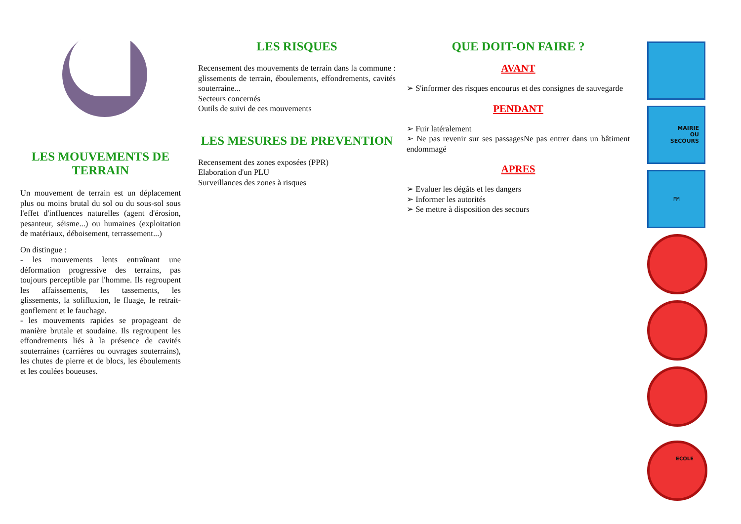LES MOUVEMENTS DE TERRAIN
Un mouvement de terrain est un déplacement plus ou moins brutal du sol ou du sous-sol sous l'effet d'influences naturelles (agent d'érosion, pesanteur, séisme...) ou humaines (exploitation de matériaux, déboisement, terrassement...)
On distingue :
- les mouvements lents entraînant une déformation progressive des terrains, pas toujours perceptible par l'homme. Ils regroupent les affaissements, les tassements, les glissements, la solifluxion, le fluage, le retrait-gonflement et le fauchage.
- les mouvements rapides se propageant de manière brutale et soudaine. Ils regroupent les effondrements liés à la présence de cavités souterraines (carrières ou ouvrages souterrains), les chutes de pierre et de blocs, les éboulements et les coulées boueuses.
LES RISQUES
Recensement des mouvements de terrain dans la commune : glissements de terrain, éboulements, effondrements, cavités souterraine...
Secteurs concernés
Outils de suivi de ces mouvements
LES MESURES DE PREVENTION
Recensement des zones exposées (PPR)
Elaboration d'un PLU
Surveillances des zones à risques
QUE DOIT-ON FAIRE ?
AVANT
➢ S'informer des risques encourus et des consignes de sauvegarde
PENDANT
➢ Fuir latéralement
➢ Ne pas revenir sur ses passagesNe pas entrer dans un bâtiment endommagé
APRES
➢ Evaluer les dégâts et les dangers
➢ Informer les autorités
➢ Se mettre à disposition des secours
MAIRIE
OU
SECOURS
FM
ECOLE